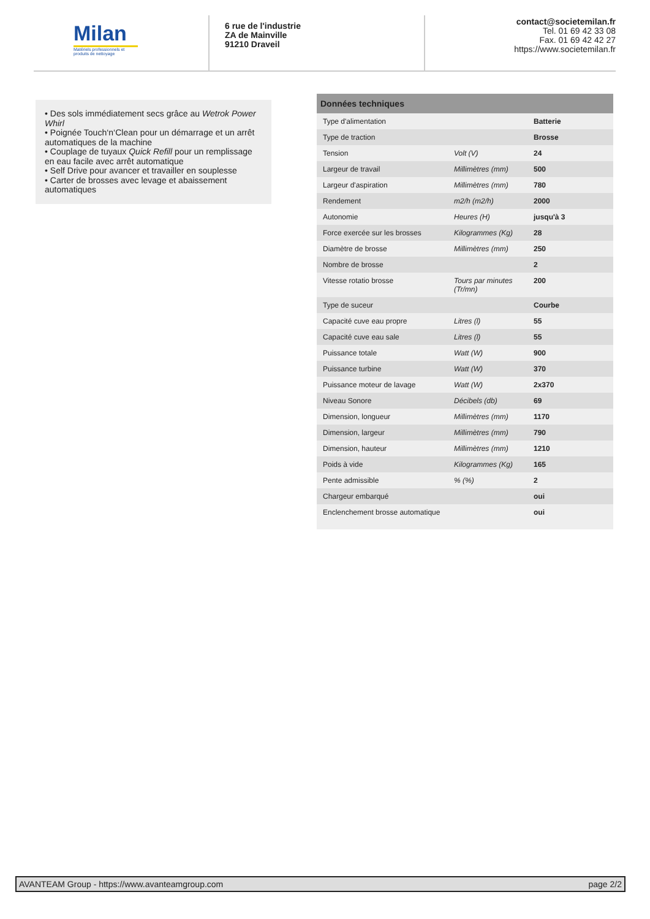Milan
Matériels professionnels et produits de nettoyage
6 rue de l'industrie
ZA de Mainville
91210 Draveil
contact@societemilan.fr
Tel. 01 69 42 33 08
Fax. 01 69 42 42 27
https://www.societemilan.fr
• Des sols immédiatement secs grâce au Wetrok Power Whirl
• Poignée Touch‘n‘Clean pour un démarrage et un arrêt automatiques de la machine
• Couplage de tuyaux Quick Refill pour un remplissage en eau facile avec arrêt automatique
• Self Drive pour avancer et travailler en souplesse
• Carter de brosses avec levage et abaissement automatiques
Données techniques
| Type d'alimentation | | Batterie |
| Type de traction | | Brosse |
| Tension | Volt (V) | 24 |
| Largeur de travail | Millimètres (mm) | 500 |
| Largeur d'aspiration | Millimètres (mm) | 780 |
| Rendement | m2/h (m2/h) | 2000 |
| Autonomie | Heures (H) | jusqu'à 3 |
| Force exercée sur les brosses | Kilogrammes (Kg) | 28 |
| Diamètre de brosse | Millimètres (mm) | 250 |
| Nombre de brosse | | 2 |
| Vitesse rotatio brosse | Tours par minutes (Tr/mn) | 200 |
| Type de suceur | | Courbe |
| Capacité cuve eau propre | Litres (l) | 55 |
| Capacité cuve eau sale | Litres (l) | 55 |
| Puissance totale | Watt (W) | 900 |
| Puissance turbine | Watt (W) | 370 |
| Puissance moteur de lavage | Watt (W) | 2x370 |
| Niveau Sonore | Décibels (db) | 69 |
| Dimension, longueur | Millimètres (mm) | 1170 |
| Dimension, largeur | Millimètres (mm) | 790 |
| Dimension, hauteur | Millimètres (mm) | 1210 |
| Poids à vide | Kilogrammes (Kg) | 165 |
| Pente admissible | % (%) | 2 |
| Chargeur embarqué | | oui |
| Enclenchement brosse automatique | | oui |
AVANTEAM Group - https://www.avanteamgroup.com page 2/2